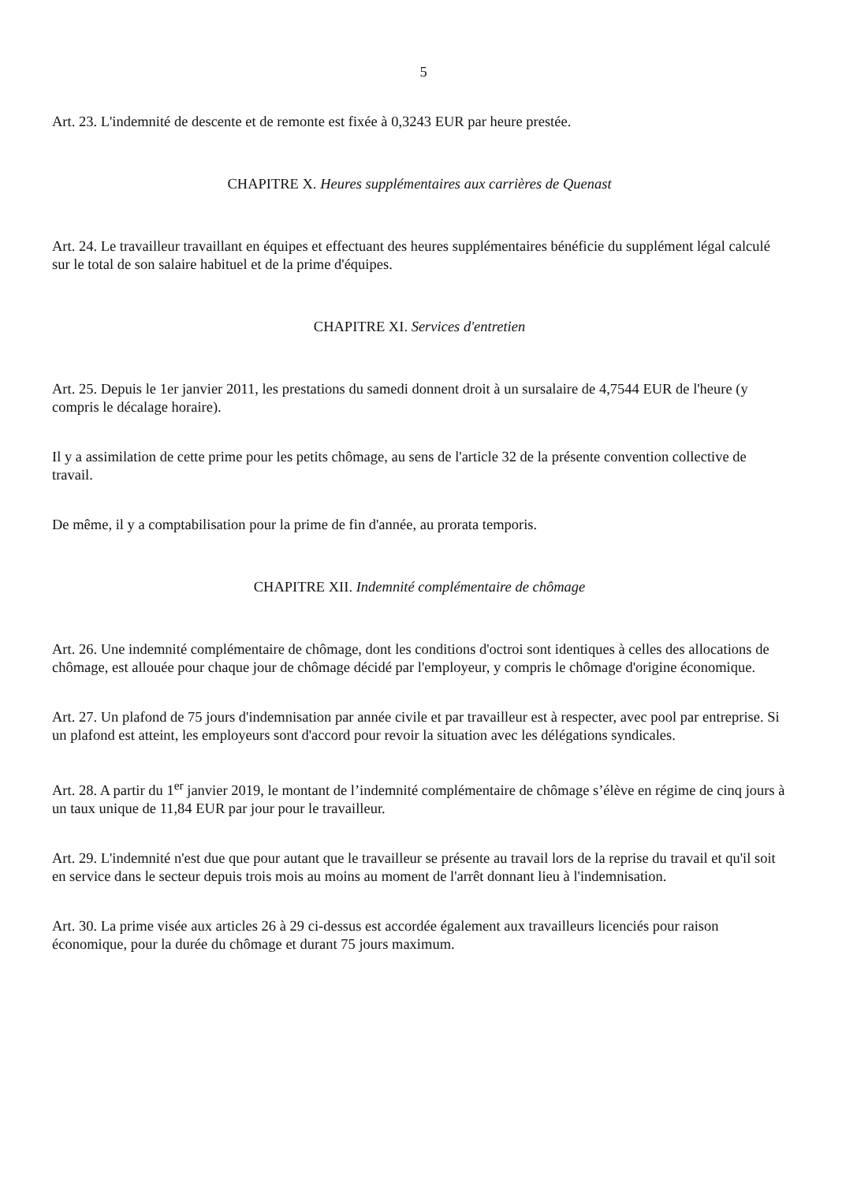5
Art. 23. L'indemnité de descente et de remonte est fixée à 0,3243 EUR par heure prestée.
CHAPITRE X. Heures supplémentaires aux carrières de Quenast
Art. 24. Le travailleur travaillant en équipes et effectuant des heures supplémentaires bénéficie du supplément légal calculé sur le total de son salaire habituel et de la prime d'équipes.
CHAPITRE XI. Services d'entretien
Art. 25. Depuis le 1er janvier 2011, les prestations du samedi donnent droit à un sursalaire de 4,7544 EUR de l'heure (y compris le décalage horaire).
Il y a assimilation de cette prime pour les petits chômage, au sens de l'article 32 de la présente convention collective de travail.
De même, il y a comptabilisation pour la prime de fin d'année, au prorata temporis.
CHAPITRE XII. Indemnité complémentaire de chômage
Art. 26. Une indemnité complémentaire de chômage, dont les conditions d'octroi sont identiques à celles des allocations de chômage, est allouée pour chaque jour de chômage décidé par l'employeur, y compris le chômage d'origine économique.
Art. 27. Un plafond de 75 jours d'indemnisation par année civile et par travailleur est à respecter, avec pool par entreprise. Si un plafond est atteint, les employeurs sont d'accord pour revoir la situation avec les délégations syndicales.
Art. 28. A partir du 1<sup>er</sup> janvier 2019, le montant de l’indemnité complémentaire de chômage s’élève en régime de cinq jours à un taux unique de 11,84 EUR par jour pour le travailleur.
Art. 29. L'indemnité n'est due que pour autant que le travailleur se présente au travail lors de la reprise du travail et qu'il soit en service dans le secteur depuis trois mois au moins au moment de l'arrêt donnant lieu à l'indemnisation.
Art. 30. La prime visée aux articles 26 à 29 ci-dessus est accordée également aux travailleurs licenciés pour raison économique, pour la durée du chômage et durant 75 jours maximum.